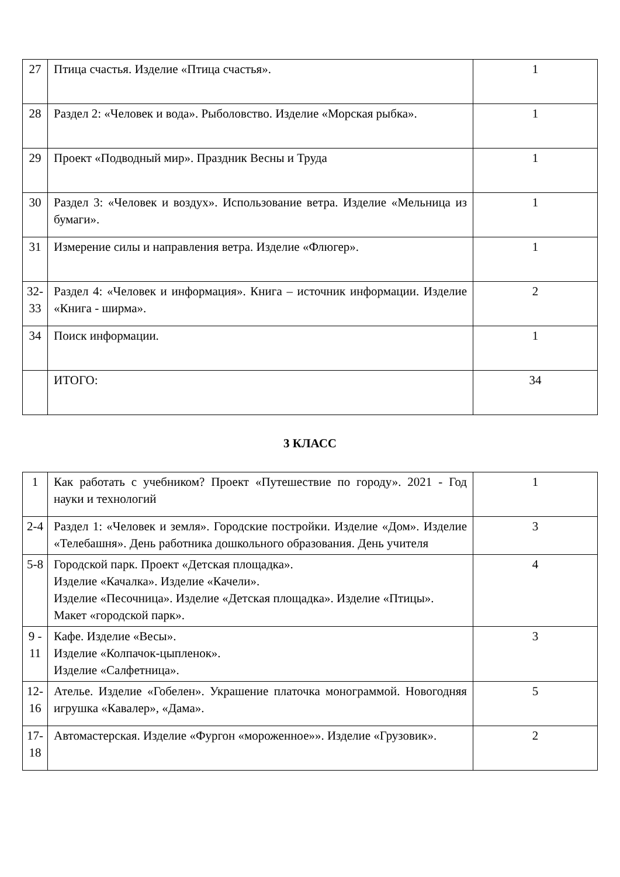| 27 | Птица счастья. Изделие «Птица счастья». | 1 |
| 28 | Раздел 2: «Человек и вода». Рыболовство. Изделие «Морская рыбка». | 1 |
| 29 | Проект «Подводный мир». Праздник Весны и Труда | 1 |
| 30 | Раздел 3: «Человек и воздух». Использование ветра. Изделие «Мельница из бумаги». | 1 |
| 31 | Измерение силы и направления ветра. Изделие «Флюгер». | 1 |
| 32-33 | Раздел 4: «Человек и информация». Книга – источник информации. Изделие «Книга - ширма». | 2 |
| 34 | Поиск информации. | 1 |
| | ИТОГО: | 34 |
3 КЛАСС
| 1 | Как работать с учебником? Проект «Путешествие по городу». 2021 - Год науки и технологий | 1 |
| 2-4 | Раздел 1: «Человек и земля». Городские постройки. Изделие «Дом». Изделие «Телебашня». День работника дошкольного образования. День учителя | 3 |
| 5-8 | Городской парк. Проект «Детская площадка». Изделие «Качалка». Изделие «Качели». Изделие «Песочница». Изделие «Детская площадка». Изделие «Птицы». Макет «городской парк». | 4 |
| 9 - 11 | Кафе. Изделие «Весы». Изделие «Колпачок-цыпленок». Изделие «Салфетница». | 3 |
| 12-16 | Ателье. Изделие «Гобелен». Украшение платочка монограммой. Новогодняя игрушка «Кавалер», «Дама». | 5 |
| 17-18 | Автомастерская. Изделие «Фургон «мороженное»». Изделие «Грузовик». | 2 |